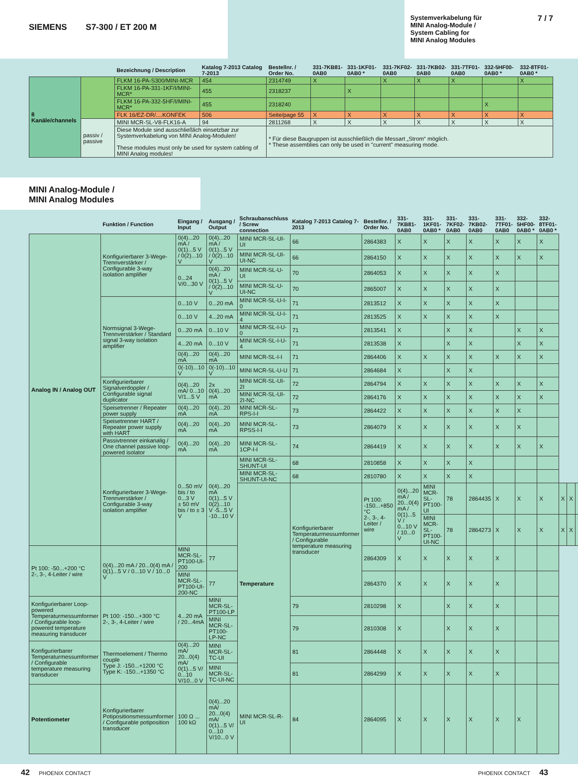SIEMENS S7-300 / ET 200 M
Systemverkabelung für
MINI Analog-Module /
System Cabling for
MINI Analog Modules
7 / 7
| | | Bezeichnung / Description | Katalog 7-2013 Catalog 7-2013 | Bestellnr. / Order No. | 331-7KB81-0AB0 | 331-1KF01-0AB0 * | 331-7KF02-0AB0 | 331-7KB02-0AB0 | 331-7TF01-0AB0 | 332-5HF00-0AB0 * | 332-8TF01-0AB0 * |
| --- | --- | --- | --- | --- | --- | --- | --- | --- | --- | --- | --- |
| 8 Kanäle/channels | | FLKM 16-PA-S300/MINI-MCR | 454 | 2314749 | X | | X | X | X | | X |
| | | FLKM 16-PA-331-1KF/I/MINI-MCR* | 455 | 2318237 | | X | | | | | |
| | | FLKM 16-PA-332-5HF/I/MINI-MCR* | 455 | 2318240 | | | | | | X | |
| | | FLK 16/EZ-DR/....KONFEK | 506 | Seite/page 55 | X | X | X | X | X | X | X |
| | passiv / passive | MINI MCR-SL-V8-FLK16-A | 94 | 2811268 | X | X | X | X | X | X | X |
| | | Diese Module sind ausschließlich einsetzbar zur Systemverkabelung von MINI Analog-Modulen! These modules must only be used for system cabling of MINI Analog modules! | | * Für diese Baugruppen ist ausschließlich die Messart „Strom“ möglich. * These assemblies can only be used in "current" measuring mode. | | | | | | | |
MINI Analog-Module /
MINI Analog Modules
| | Funktion / Function | Eingang / Input | Ausgang / Output | Schraubanschluss / Screw connection | Katalog 7-2013 Catalog 7-2013 | Bestellnr. / Order No. | 331-7KB81-0AB0 | 331-1KF01-0AB0 * | 331-7KF02-0AB0 | 331-7KB02-0AB0 | 331-7TF01-0AB0 | 332-5HF00-0AB0 * | 332-8TF01-0AB0 * | | | | |
| --- | --- | --- | --- | --- | --- | --- | --- | --- | --- | --- | --- | --- | --- | --- | --- | --- | --- |
| Analog IN / Analog OUT | Konfigurierbarer 3-Wege-Trennverstärker / Configurable 3-way isolation amplifier | 0(4)...20 mA / 0(1)...5 V / 0(2)...10 V | 0(4)...20 mA / 0(1)...5 V / 0(2)...10 V | MINI MCR-SL-UI-UI | 66 | 2864383 | X | X | X | X | X | X | X | | | | |
| | | | | MINI MCR-SL-UI-UI-NC | 66 | 2864150 | X | X | X | X | X | X | X | | | | |
| | | 0...24 V/0...30 V | 0(4)...20 mA / 0(1)...5 V / 0(2)...10 V | MINI MCR-SL-U-UI | 70 | 2864053 | X | X | X | X | X | | | | | | |
| | | | | MINI MCR-SL-U-UI-NC | 70 | 2865007 | X | X | X | X | X | | | | | | |
| | Normsignal 3-Wege-Trennverstärker / Standard signal 3-way isolation amplifier | 0...10 V | 0...20 mA | MINI MCR-SL-U-I-0 | 71 | 2813512 | X | X | X | X | X | | | | | | |
| | | 0...10 V | 4...20 mA | MINI MCR-SL-U-I-4 | 71 | 2813525 | X | X | X | X | X | | | | | | |
| | | 0...20 mA | 0...10 V | MINI MCR-SL-I-U-0 | 71 | 2813541 | X | | X | X | | X | X | | | | |
| | | 4...20 mA | 0...10 V | MINI MCR-SL-I-U-4 | 71 | 2813538 | X | | X | X | | X | X | | | | |
| | | 0(4)...20 mA | 0(4)...20 mA | MINI MCR-SL-I-I | 71 | 2864406 | X | X | X | X | X | X | X | | | | |
| | | 0(-10)...10 V | 0(-10)...10 V | MINI MCR-SL-U-U | 71 | 2864684 | X | | X | X | | | | | | | |
| | Konfigurierbarer Signalverdoppler / Configurable signal duplicator | 0(4)...20 mA/ 0...10 V/1...5 V | 2x 0(4)...20 mA | MINI MCR-SL-UI-2I | 72 | 2864794 | X | X | X | X | X | X | X | | | | |
| | | | | MINI MCR-SL-UI-2I-NC | 72 | 2864176 | X | X | X | X | X | X | X | | | | |
| | Speisetrenner / Repeater power supply | 0(4)...20 mA | 0(4)...20 mA | MINI MCR-SL-RPS-I-I | 73 | 2864422 | X | X | X | X | X | X | | | | | |
| | Speisetrenner HART / Repeater power supply with HART | 0(4)...20 mA | 0(4)...20 mA | MINI MCR-SL-RPSS-I-I | 73 | 2864079 | X | X | X | X | X | X | | | | | |
| | Passivtrenner einkanalig / One channel passive loop-powered isolator | 0(4)...20 mA | 0(4)...20 mA | MINI MCR-SL-1CP-I-I | 74 | 2864419 | X | X | X | X | X | X | X | | | | |
| | Konfigurierbarer 3-Wege-Trennverstärker / Configurable 3-way isolation amplifier | 0...50 mV bis / to 0...3 V ± 50 mV bis / to ± 3 V | 0(4)...20 mA 0(1)...5 V 0(2)...10 V -5...5 V -10...10 V | MINI MCR-SL-SHUNT-UI | 68 | 2810858 | X | X | X | X | | | | | | | |
| | | | | MINI MCR-SL-SHUNT-UI-NC | 68 | 2810780 | X | X | X | X | | | | | | | |
| | | | | Temperature | Konfigurierbarer Temperaturmessumformer / Configurable temperature measuring transducer | Pt 100: -150...+850 °C 2-, 3-, 4-Leiter / wire | 0(4)...20 mA / 20...0(4) mA / 0(1)...5 V / 0...10 V / 10...0 V | MINI MCR-SL-PT100-UI | 78 | 2864435 | X | X | X | X | X | | |
| | | | | | | | | MINI MCR-SL-PT100-UI-NC | 78 | 2864273 | X | X | X | X | X | | |
| Pt 100: -50...+200 °C 2-, 3-, 4-Leiter / wire | 0(4)...20 mA / 20...0(4) mA / 0(1)...5 V / 0...10 V / 10...0 V | MINI MCR-SL-PT100-UI-200 | 77 | | | 2864309 | X | X | X | X | X | | | | | | |
| | | MINI MCR-SL-PT100-UI-200-NC | 77 | | | 2864370 | X | X | X | X | X | | | | | | |
| Konfigurierbarer Loop-powered Temperaturmessumformer / Configurable loop-powered temperature measuring transducer | Pt 100: -150...+300 °C 2-, 3-, 4-Leiter / wire | 4...20 mA / 20...4mA | MINI MCR-SL-PT100-LP | | 79 | 2810298 | X | | X | X | X | | | | | | |
| | | | MINI MCR-SL-PT100-LP-NC | | 79 | 2810308 | X | | X | X | X | | | | | | |
| Konfigurierbarer Temperaturmessumformer / Configurable temperature measuring transducer | Thermoelement / Thermo couple Type J: -150...+1200 °C Type K: -150...+1350 °C | 0(4)...20 mA/ 20...0(4) mA/ 0(1)...5 V/ 0...10 V/10...0 V | MINI MCR-SL-TC-UI | | 81 | 2864448 | X | X | X | X | X | | | | | | |
| | | | MINI MCR-SL-TC-UI-NC | | 81 | 2864299 | X | X | X | X | X | | | | | | |
| Potentiometer | Konfigurierbarer Potipositionsmessumformer / Configurable potiposition transducer | 100 Ω ... 100 kΩ | 0(4)...20 mA/ 20...0(4) mA/ 0(1)...5 V/ 0...10 V/10...0 V | MINI MCR-SL-R-UI | 84 | 2864095 | X | X | X | X | X | X | | | | | |
42 PHOENIX CONTACT PHOENIX CONTACT 43